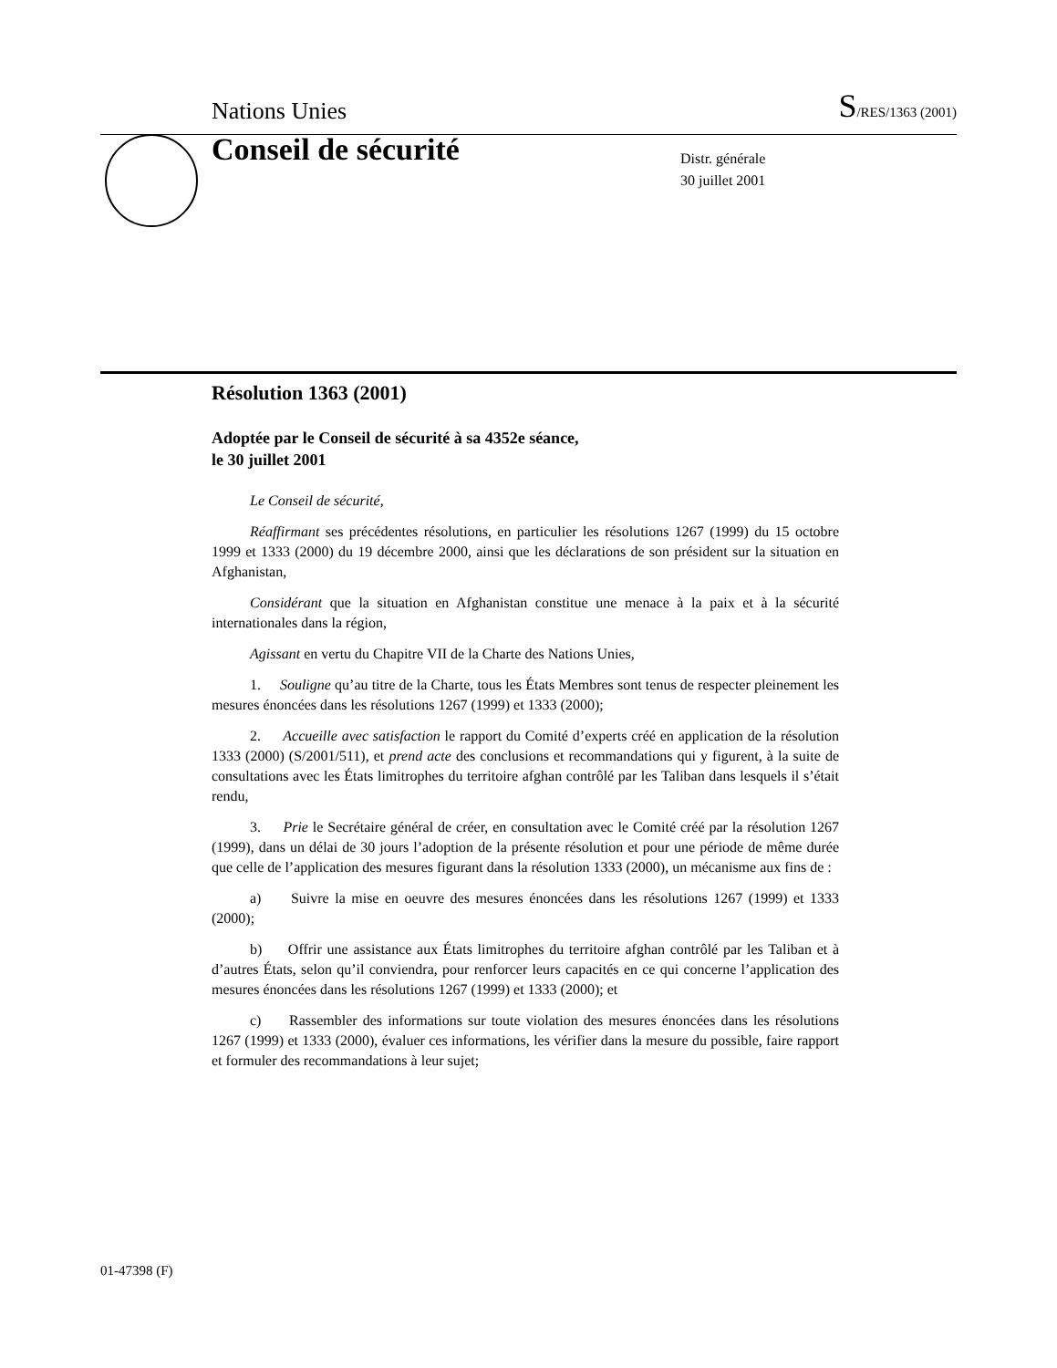Nations Unies S/RES/1363 (2001)
Conseil de sécurité
Distr. générale
30 juillet 2001
Résolution 1363 (2001)
Adoptée par le Conseil de sécurité à sa 4352e séance,
le 30 juillet 2001
Le Conseil de sécurité,
Réaffirmant ses précédentes résolutions, en particulier les résolutions 1267 (1999) du 15 octobre 1999 et 1333 (2000) du 19 décembre 2000, ainsi que les déclarations de son président sur la situation en Afghanistan,
Considérant que la situation en Afghanistan constitue une menace à la paix et à la sécurité internationales dans la région,
Agissant en vertu du Chapitre VII de la Charte des Nations Unies,
1. Souligne qu’au titre de la Charte, tous les États Membres sont tenus de respecter pleinement les mesures énoncées dans les résolutions 1267 (1999) et 1333 (2000);
2. Accueille avec satisfaction le rapport du Comité d’experts créé en application de la résolution 1333 (2000) (S/2001/511), et prend acte des conclusions et recommandations qui y figurent, à la suite de consultations avec les États limitrophes du territoire afghan contrôlé par les Taliban dans lesquels il s’était rendu,
3. Prie le Secrétaire général de créer, en consultation avec le Comité créé par la résolution 1267 (1999), dans un délai de 30 jours l’adoption de la présente résolution et pour une période de même durée que celle de l’application des mesures figurant dans la résolution 1333 (2000), un mécanisme aux fins de :
a) Suivre la mise en oeuvre des mesures énoncées dans les résolutions 1267 (1999) et 1333 (2000);
b) Offrir une assistance aux États limitrophes du territoire afghan contrôlé par les Taliban et à d’autres États, selon qu’il conviendra, pour renforcer leurs capacités en ce qui concerne l’application des mesures énoncées dans les résolutions 1267 (1999) et 1333 (2000); et
c) Rassembler des informations sur toute violation des mesures énoncées dans les résolutions 1267 (1999) et 1333 (2000), évaluer ces informations, les vérifier dans la mesure du possible, faire rapport et formuler des recommandations à leur sujet;
01-47398 (F)